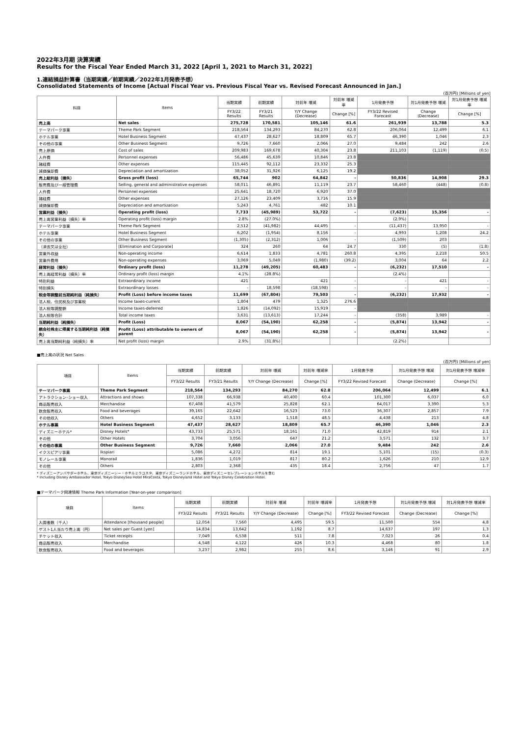2022年3月期 決算実績
Results for the Fiscal Year Ended March 31, 2022 [April 1, 2021 to March 31, 2022]
1.連結損益計算書（当期実績／前期実績／2022年1月発表予想）
Consolidated Statements of Income [Actual Fiscal Year vs. Previous Fiscal Year vs. Revised Forecast Announced in Jan.]
(百万円) [Millions of yen]
| 科目 | Items | 当期実績 | 前期実績 | 対前年 増減 | 対前年 増減率 | 1月発表予想 | 対1月発表予想 増減 | 対1月発表予想 増減率 |
| --- | --- | --- | --- | --- | --- | --- | --- | --- |
| | | FY3/22 Results | FY3/21 Results | Y/Y Change (Decrease) | Change [%] | FY3/22 Revised Forecast | Change (Decrease) | Change [%] |
| 売上高 | Net sales | 275,728 | 170,581 | 105,146 | 61.6 | 261,939 | 13,788 | 5.3 |
| テーマパーク事業 | Theme Park Segment | 218,564 | 134,293 | 84,270 | 62.8 | 206,064 | 12,499 | 6.1 |
| ホテル事業 | Hotel Business Segment | 47,437 | 28,627 | 18,809 | 65.7 | 46,390 | 1,046 | 2.3 |
| その他の事業 | Other Business Segment | 9,726 | 7,660 | 2,066 | 27.0 | 9,484 | 242 | 2.6 |
| 売上原価 | Cost of sales | 209,983 | 169,678 | 40,304 | 23.8 | 211,103 | (1,119) | (0.5) |
| 人件費 | Personnel expenses | 56,486 | 45,639 | 10,846 | 23.8 | | | |
| 諸経費 | Other expenses | 115,445 | 92,112 | 23,332 | 25.3 | | | |
| 減価償却費 | Depreciation and amortization | 38,052 | 31,926 | 6,125 | 19.2 | | | |
| 売上総利益（損失） | Gross profit (loss) | 65,744 | 902 | 64,842 | - | 50,836 | 14,908 | 29.3 |
| 販売費及び一般管理費 | Selling, general and administrative expenses | 58,011 | 46,891 | 11,119 | 23.7 | 58,460 | (448) | (0.8) |
| 人件費 | Personnel expenses | 25,641 | 18,720 | 6,920 | 37.0 | | | |
| 諸経費 | Other expenses | 27,126 | 23,409 | 3,716 | 15.9 | | | |
| 減価償却費 | Depreciation and amortization | 5,243 | 4,761 | 482 | 10.1 | | | |
| 営業利益（損失） | Operating profit (loss) | 7,733 | (45,989) | 53,722 | - | (7,623) | 15,356 | - |
| 売上高営業利益（損失）率 | Operating profit (loss) margin | 2.8% | (27.0%) | | | (2.9%) | | |
| テーマパーク事業 | Theme Park Segment | 2,512 | (41,982) | 44,495 | - | (11,437) | 13,950 | - |
| ホテル事業 | Hotel Business Segment | 6,202 | (1,954) | 8,156 | - | 4,993 | 1,208 | 24.2 |
| その他の事業 | Other Business Segment | (1,305) | (2,312) | 1,006 | - | (1,509) | 203 | - |
| （消去又は全社） | [Elimination and Corporate] | 324 | 260 | 64 | 24.7 | 330 | (5) | (1.8) |
| 営業外収益 | Non-operating income | 6,614 | 1,833 | 4,781 | 260.8 | 4,395 | 2,218 | 50.5 |
| 営業外費用 | Non-operating expenses | 3,069 | 5,049 | (1,980) | (39.2) | 3,004 | 64 | 2.2 |
| 経常利益（損失） | Ordinary profit (loss) | 11,278 | (49,205) | 60,483 | - | (6,232) | 17,510 | - |
| 売上高経常利益（損失）率 | Ordinary profit (loss) margin | 4.1% | (28.8%) | | | (2.4%) | | |
| 特別利益 | Extraordinary income | 421 | - | 421 | - | - | 421 | - |
| 特別損失 | Extraordinary losses | - | 18,598 | (18,598) | - | - | - | - |
| 税金等調整前当期純利益（純損失） | Profit (Loss) before income taxes | 11,699 | (67,804) | 79,503 | - | (6,232) | 17,932 | - |
| 法人税、住民税及び事業税 | Income taxes-current | 1,804 | 479 | 1,325 | 276.6 | | | |
| 法人税等調整額 | Income taxes-deferred | 1,826 | (14,092) | 15,919 | - | | | |
| 法人税等合計 | Total income taxes | 3,631 | (13,613) | 17,244 | - | (358) | 3,989 | - |
| 当期純利益（純損失） | Profit (Loss) | 8,067 | (54,190) | 62,258 | - | (5,874) | 13,942 | - |
| 親会社株主に帰属する当期純利益（純損失） | Profit (Loss) attributable to owners of parent | 8,067 | (54,190) | 62,258 | - | (5,874) | 13,942 | - |
| 売上高当期純利益（純損失）率 | Net profit (loss) margin | 2.9% | (31.8%) | | | (2.2%) | | |
■売上高の状況 Net Sales
(百万円) [Millions of yen]
| 項目 | Items | 当期実績 | 前期実績 | 対前年 増減 | 対前年 増減率 | 1月発表予想 | 対1月発表予想 増減 | 対1月発表予想 増減率 |
| --- | --- | --- | --- | --- | --- | --- | --- | --- |
| | | FY3/22 Results | FY3/21 Results | Y/Y Change (Decrease) | Change [%] | FY3/22 Revised Forecast | Change (Decrease) | Change [%] |
| テーマパーク事業 | Theme Park Segment | 218,564 | 134,293 | 84,270 | 62.8 | 206,064 | 12,499 | 6.1 |
| アトラクション･ショー収入 | Attractions and shows | 107,338 | 66,938 | 40,400 | 60.4 | 101,300 | 6,037 | 6.0 |
| 商品販売収入 | Merchandise | 67,408 | 41,579 | 25,828 | 62.1 | 64,017 | 3,390 | 5.3 |
| 飲食販売収入 | Food and beverages | 39,165 | 22,642 | 16,523 | 73.0 | 36,307 | 2,857 | 7.9 |
| その他収入 | Others | 4,652 | 3,133 | 1,518 | 48.5 | 4,438 | 213 | 4.8 |
| ホテル事業 | Hotel Business Segment | 47,437 | 28,627 | 18,809 | 65.7 | 46,390 | 1,046 | 2.3 |
| ディズニーホテル* | Disney Hotels* | 43,733 | 25,571 | 18,161 | 71.0 | 42,819 | 914 | 2.1 |
| その他 | Other Hotels | 3,704 | 3,056 | 647 | 21.2 | 3,571 | 132 | 3.7 |
| その他の事業 | Other Business Segment | 9,726 | 7,660 | 2,066 | 27.0 | 9,484 | 242 | 2.6 |
| イクスピアリ事業 | Ikspiari | 5,086 | 4,272 | 814 | 19.1 | 5,101 | (15) | (0.3) |
| モノレール事業 | Monorail | 1,836 | 1,019 | 817 | 80.2 | 1,626 | 210 | 12.9 |
| その他 | Others | 2,803 | 2,368 | 435 | 18.4 | 2,756 | 47 | 1.7 |
* ディズニーアンバサダーホテル、東京ディズニーシー・ホテルミラコスタ、東京ディズニーランドホテル、東京ディズニーセレブレーションホテルを含む
* Including Disney Ambassador Hotel, Tokyo DisneySea Hotel MiraCosta, Tokyo Disneyland Hotel and Tokyo Disney Celebration Hotel.
■テーマパーク関連情報 Theme Park Information [Year-on-year comparison]
| 項目 | Items | 当期実績 | 前期実績 | 対前年 増減 | 対前年 増減率 | 1月発表予想 | 対1月発表予想 増減 | 対1月発表予想 増減率 |
| --- | --- | --- | --- | --- | --- | --- | --- | --- |
| | | FY3/22 Results | FY3/21 Results | Y/Y Change (Decrease) | Change [%] | FY3/22 Revised Forecast | Change (Decrease) | Change [%] |
| 入園者数（千人） | Attendance [thousand people] | 12,054 | 7,560 | 4,495 | 59.5 | 11,500 | 554 | 4.8 |
| ゲスト1人当たり売上高（円） | Net sales per Guest [yen] | 14,834 | 13,642 | 1,192 | 8.7 | 14,637 | 197 | 1.3 |
| チケット収入 | Ticket receipts | 7,049 | 6,538 | 511 | 7.8 | 7,023 | 26 | 0.4 |
| 商品販売収入 | Merchandise | 4,548 | 4,122 | 426 | 10.3 | 4,468 | 80 | 1.8 |
| 飲食販売収入 | Food and beverages | 3,237 | 2,982 | 255 | 8.6 | 3,146 | 91 | 2.9 |